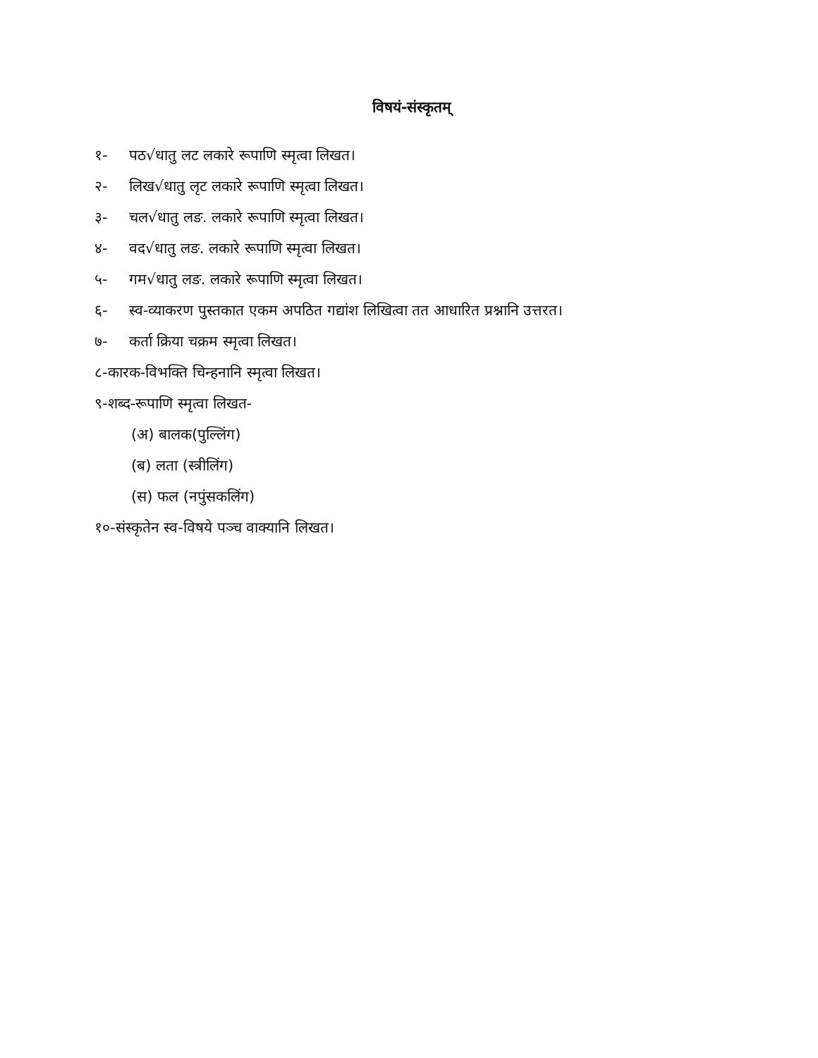विषयं-संस्कृतम्
१- पठ√धातु लट लकारे रूपाणि स्मृत्वा लिखत।
२- लिख√धातु लृट लकारे रूपाणि स्मृत्वा लिखत।
३- चल√धातु लङ. लकारे रूपाणि स्मृत्वा लिखत।
४- वद√धातु लङ. लकारे रूपाणि स्मृत्वा लिखत।
५- गम√धातु लङ. लकारे रूपाणि स्मृत्वा लिखत।
६- स्व-व्याकरण पुस्तकात एकम अपठित गद्यांश लिखित्वा तत आधारित प्रश्नानि उत्तरत।
७- कर्ता क्रिया चक्रम स्मृत्वा लिखत।
८-कारक-विभक्ति चिन्हनानि स्मृत्वा लिखत।
९-शब्द-रूपाणि स्मृत्वा लिखत-
(अ) बालक(पुल्लिंग)
(ब) लता (स्त्रीलिंग)
(स) फल (नपुंसकलिंग)
१०-संस्कृतेन स्व-विषये पञ्च वाक्यानि लिखत।